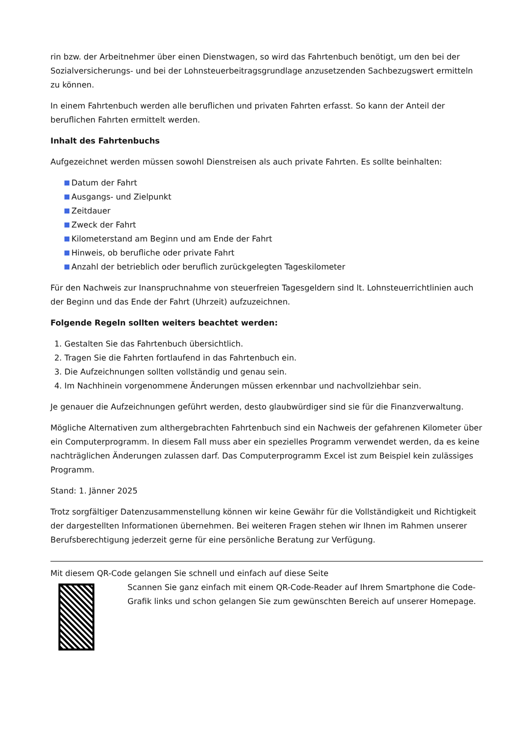rin bzw. der Arbeitnehmer über einen Dienstwagen, so wird das Fahrtenbuch benötigt, um den bei der Sozialversicherungs- und bei der Lohnsteuerbeitragsgrundlage anzusetzenden Sachbezugswert ermitteln zu können.
In einem Fahrtenbuch werden alle beruflichen und privaten Fahrten erfasst. So kann der Anteil der beruflichen Fahrten ermittelt werden.
Inhalt des Fahrtenbuchs
Aufgezeichnet werden müssen sowohl Dienstreisen als auch private Fahrten. Es sollte beinhalten:
Datum der Fahrt
Ausgangs- und Zielpunkt
Zeitdauer
Zweck der Fahrt
Kilometerstand am Beginn und am Ende der Fahrt
Hinweis, ob berufliche oder private Fahrt
Anzahl der betrieblich oder beruflich zurückgelegten Tageskilometer
Für den Nachweis zur Inanspruchnahme von steuerfreien Tagesgeldern sind lt. Lohnsteuerrichtlinien auch der Beginn und das Ende der Fahrt (Uhrzeit) aufzuzeichnen.
Folgende Regeln sollten weiters beachtet werden:
Gestalten Sie das Fahrtenbuch übersichtlich.
Tragen Sie die Fahrten fortlaufend in das Fahrtenbuch ein.
Die Aufzeichnungen sollten vollständig und genau sein.
Im Nachhinein vorgenommene Änderungen müssen erkennbar und nachvollziehbar sein.
Je genauer die Aufzeichnungen geführt werden, desto glaubwürdiger sind sie für die Finanzverwaltung.
Mögliche Alternativen zum althergebrachten Fahrtenbuch sind ein Nachweis der gefahrenen Kilometer über ein Computerprogramm. In diesem Fall muss aber ein spezielles Programm verwendet werden, da es keine nachträglichen Änderungen zulassen darf. Das Computerprogramm Excel ist zum Beispiel kein zulässiges Programm.
Stand: 1. Jänner 2025
Trotz sorgfältiger Datenzusammenstellung können wir keine Gewähr für die Vollständigkeit und Richtigkeit der dargestellten Informationen übernehmen. Bei weiteren Fragen stehen wir Ihnen im Rahmen unserer Berufsberechtigung jederzeit gerne für eine persönliche Beratung zur Verfügung.
Mit diesem QR-Code gelangen Sie schnell und einfach auf diese Seite
Scannen Sie ganz einfach mit einem QR-Code-Reader auf Ihrem Smartphone die Code-Grafik links und schon gelangen Sie zum gewünschten Bereich auf unserer Homepage.